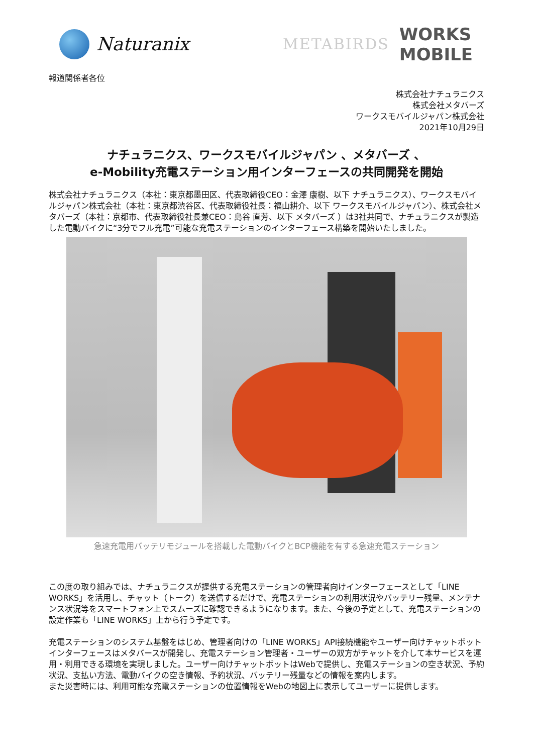Naturanix
METABIRDS
WORKS
MOBILE
報道関係者各位
株式会社ナチュラニクス
株式会社メタバーズ
ワークスモバイルジャパン株式会社
2021年10月29日
ナチュラニクス、ワークスモバイルジャパン 、メタバーズ 、
e-Mobility充電ステーション用インターフェースの共同開発を開始
株式会社ナチュラニクス（本社：東京都墨田区、代表取締役CEO：金澤 康樹、以下 ナチュラニクス）、ワークスモバイルジャパン株式会社（本社：東京都渋谷区、代表取締役社長：福山耕介、以下 ワークスモバイルジャパン）、株式会社メタバーズ（本社：京都市、代表取締役社長兼CEO：島谷 直芳、以下 メタバーズ ）は3社共同で、ナチュラニクスが製造した電動バイクに“3分でフル充電”可能な充電ステーションのインターフェース構築を開始いたしました。
急速充電用バッテリモジュールを搭載した電動バイクとBCP機能を有する急速充電ステーション
この度の取り組みでは、ナチュラニクスが提供する充電ステーションの管理者向けインターフェースとして「LINE WORKS」を活用し、チャット（トーク）を送信するだけで、充電ステーションの利用状況やバッテリー残量、メンテナンス状況等をスマートフォン上でスムーズに確認できるようになります。また、今後の予定として、充電ステーションの設定作業も「LINE WORKS」上から行う予定です。
充電ステーションのシステム基盤をはじめ、管理者向けの「LINE WORKS」API接続機能やユーザー向けチャットボットインターフェースはメタバースが開発し、充電ステーション管理者・ユーザーの双方がチャットを介して本サービスを運用・利用できる環境を実現しました。ユーザー向けチャットボットはWebで提供し、充電ステーションの空き状況、予約状況、支払い方法、電動バイクの空き情報、予約状況、バッテリー残量などの情報を案内します。
また災害時には、利用可能な充電ステーションの位置情報をWebの地図上に表示してユーザーに提供します。